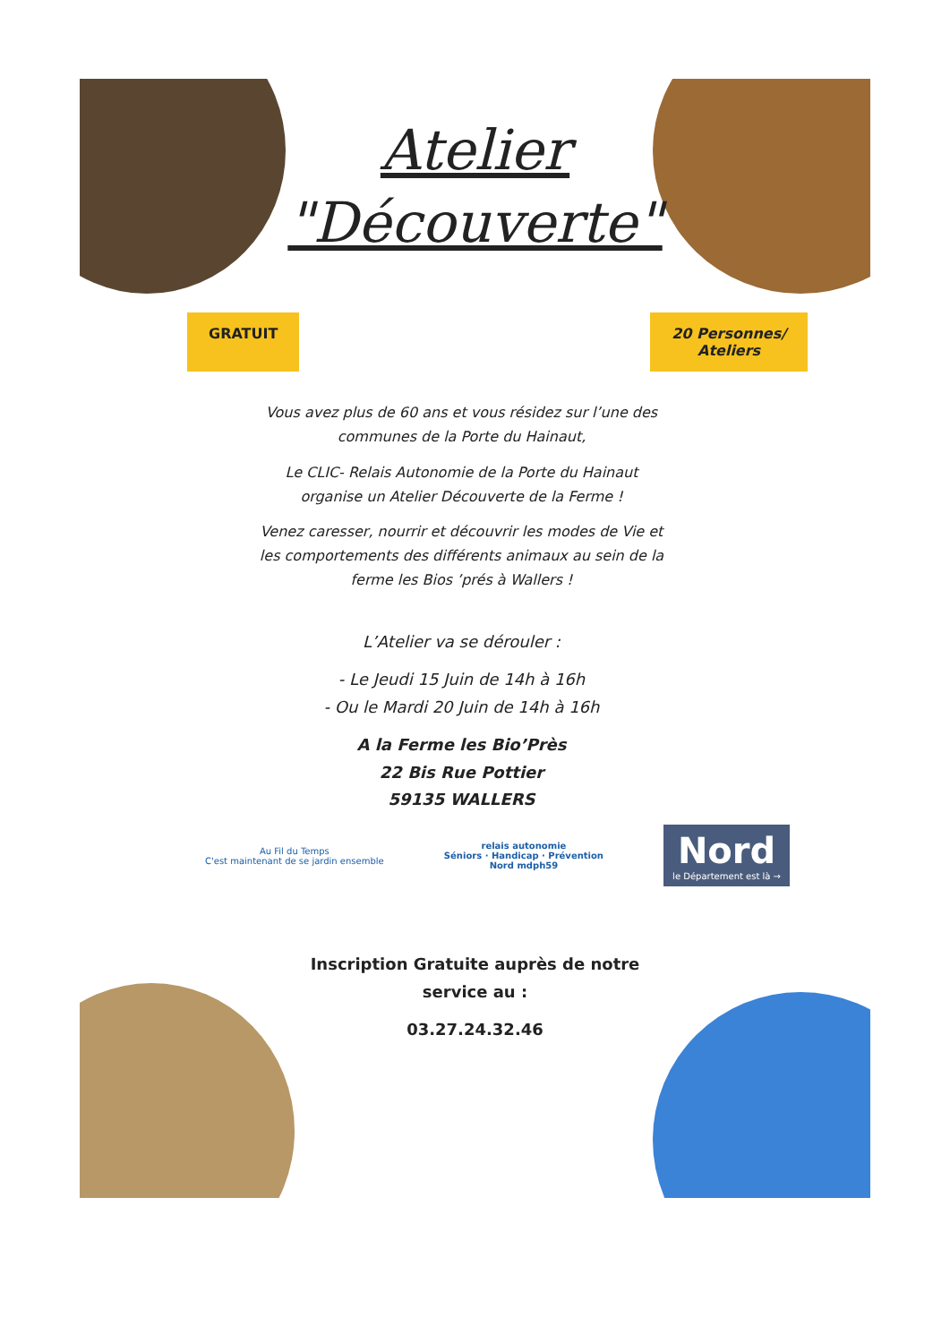Atelier
"Découverte"
GRATUIT 20 Personnes/
Ateliers
Vous avez plus de 60 ans et vous résidez sur l’une des communes de la Porte du Hainaut,
Le CLIC- Relais Autonomie de la Porte du Hainaut organise un Atelier Découverte de la Ferme !
Venez caresser, nourrir et découvrir les modes de Vie et les comportements des différents animaux au sein de la ferme les Bios ’prés à Wallers !
L’Atelier va se dérouler :
- Le Jeudi 15 Juin de 14h à 16h
- Ou le Mardi 20 Juin de 14h à 16h
A la Ferme les Bio’Près
22 Bis Rue Pottier
59135 WALLERS
Au Fil du Temps
C'est maintenant de se jardin ensemble relais autonomie
Séniors · Handicap · Prévention
Nord mdph59 Nord
le Département est là →
Inscription Gratuite auprès de notre service au :
03.27.24.32.46